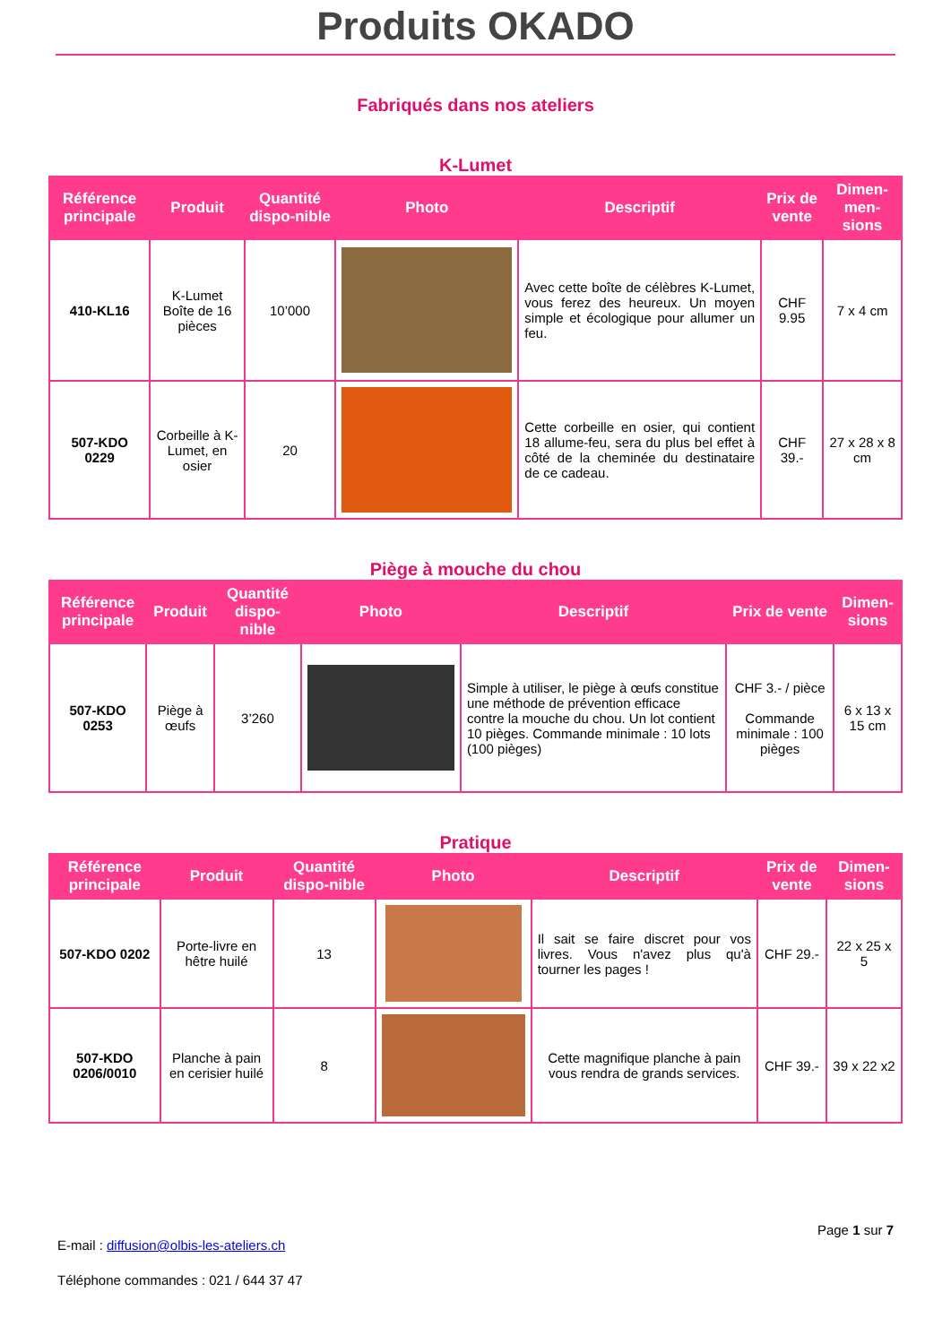Produits OKADO
Fabriqués dans nos ateliers
K-Lumet
| Référence principale | Produit | Quantité dispo-nible | Photo | Descriptif | Prix de vente | Dimen-men-sions |
| --- | --- | --- | --- | --- | --- | --- |
| 410-KL16 | K-Lumet Boîte de 16 pièces | 10’000 | | Avec cette boîte de célèbres K-Lumet, vous ferez des heureux. Un moyen simple et écologique pour allumer un feu. | CHF 9.95 | 7 x 4 cm |
| 507-KDO 0229 | Corbeille à K-Lumet, en osier | 20 | | Cette corbeille en osier, qui contient 18 allume-feu, sera du plus bel effet à côté de la cheminée du destinataire de ce cadeau. | CHF 39.- | 27 x 28 x 8 cm |
Piège à mouche du chou
| Référence principale | Produit | Quantité dispo-nible | Photo | Descriptif | Prix de vente | Dimen-sions |
| --- | --- | --- | --- | --- | --- | --- |
| 507-KDO 0253 | Piège à œufs | 3’260 | | Simple à utiliser, le piège à œufs constitue une méthode de prévention efficace contre la mouche du chou. Un lot contient 10 pièges. Commande minimale : 10 lots (100 pièges) | CHF 3.- / pièce Commande minimale : 100 pièges | 6 x 13 x 15 cm |
Pratique
| Référence principale | Produit | Quantité dispo-nible | Photo | Descriptif | Prix de vente | Dimen-sions |
| --- | --- | --- | --- | --- | --- | --- |
| 507-KDO 0202 | Porte-livre en hêtre huilé | 13 | | Il sait se faire discret pour vos livres. Vous n'avez plus qu'à tourner les pages ! | CHF 29.- | 22 x 25 x 5 |
| 507-KDO 0206/0010 | Planche à pain en cerisier huilé | 8 | | Cette magnifique planche à pain vous rendra de grands services. | CHF 39.- | 39 x 22 x2 |
Page 1 sur 7
E-mail : diffusion@olbis-les-ateliers.ch
Téléphone commandes : 021 / 644 37 47